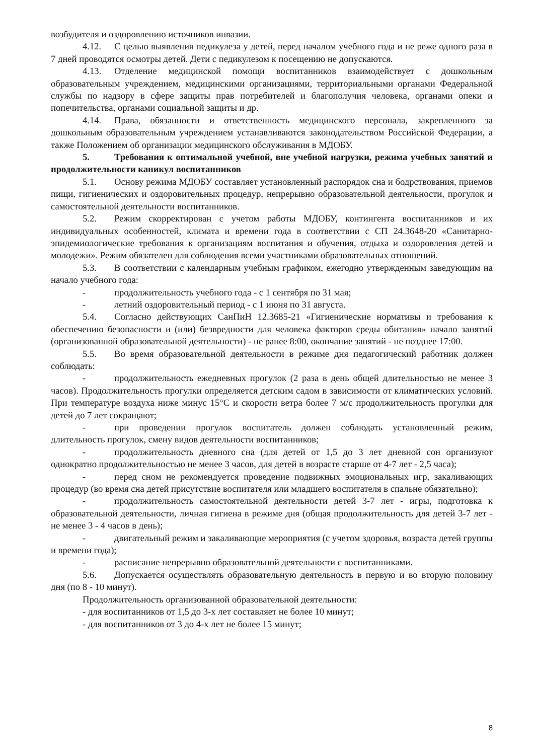возбудителя и оздоровлению источников инвазии.
4.12. С целью выявления педикулеза у детей, перед началом учебного года и не реже одного раза в 7 дней проводятся осмотры детей. Дети с педикулезом к посещению не допускаются.
4.13. Отделение медицинской помощи воспитанников взаимодействует с дошкольным образовательным учреждением, медицинскими организациями, территориальными органами Федеральной службы по надзору в сфере защиты прав потребителей и благополучия человека, органами опеки и попечительства, органами социальной защиты и др.
4.14. Права, обязанности и ответственность медицинского персонала, закрепленного за дошкольным образовательным учреждением устанавливаются законодательством Российской Федерации, а также Положением об организации медицинского обслуживания в МДОБУ.
5. Требования к оптимальной учебной, вне учебной нагрузки, режима учебных занятий и продолжительности каникул воспитанников
5.1. Основу режима МДОБУ составляет установленный распорядок сна и бодрствования, приемов пищи, гигиенических и оздоровительных процедур, непрерывно образовательной деятельности, прогулок и самостоятельной деятельности воспитанников.
5.2. Режим скорректирован с учетом работы МДОБУ, контингента воспитанников и их индивидуальных особенностей, климата и времени года в соответствии с СП 24.3648-20 «Санитарно-эпидемиологические требования к организациям воспитания и обучения, отдыха и оздоровления детей и молодежи». Режим обязателен для соблюдения всеми участниками образовательных отношений.
5.3. В соответствии с календарным учебным графиком, ежегодно утвержденным заведующим на начало учебного года:
- продолжительность учебного года - с 1 сентября по 31 мая;
- летний оздоровительный период - с 1 июня по 31 августа.
5.4. Согласно действующих СанПиН 12.3685-21 «Гигиенические нормативы и требования к обеспечению безопасности и (или) безвредности для человека факторов среды обитания» начало занятий (организованной образовательной деятельности) - не ранее 8:00, окончание занятий - не позднее 17:00.
5.5. Во время образовательной деятельности в режиме дня педагогический работник должен соблюдать:
- продолжительность ежедневных прогулок (2 раза в день общей длительностью не менее 3 часов). Продолжительность прогулки определяется детским садом в зависимости от климатических условий. При температуре воздуха ниже минус 15°С и скорости ветра более 7 м/с продолжительность прогулки для детей до 7 лет сокращают;
- при проведении прогулок воспитатель должен соблюдать установленный режим, длительность прогулок, смену видов деятельности воспитанников;
- продолжительность дневного сна (для детей от 1,5 до 3 лет дневной сон организуют однократно продолжительностью не менее 3 часов, для детей в возрасте старше от 4-7 лет - 2,5 часа);
- перед сном не рекомендуется проведение подвижных эмоциональных игр, закаливающих процедур (во время сна детей присутствие воспитателя или младшего воспитателя в спальне обязательно);
- продолжительность самостоятельной деятельности детей 3-7 лет - игры, подготовка к образовательной деятельности, личная гигиена в режиме дня (общая продолжительность для детей 3-7 лет - не менее 3 - 4 часов в день);
- двигательный режим и закаливающие мероприятия (с учетом здоровья, возраста детей группы и времени года);
- расписание непрерывно образовательной деятельности с воспитанниками.
5.6. Допускается осуществлять образовательную деятельность в первую и во вторую половину дня (по 8 - 10 минут).
Продолжительность организованной образовательной деятельности:
- для воспитанников от 1,5 до 3-х лет составляет не более 10 минут;
- для воспитанников от 3 до 4-х лет не более 15 минут;
8